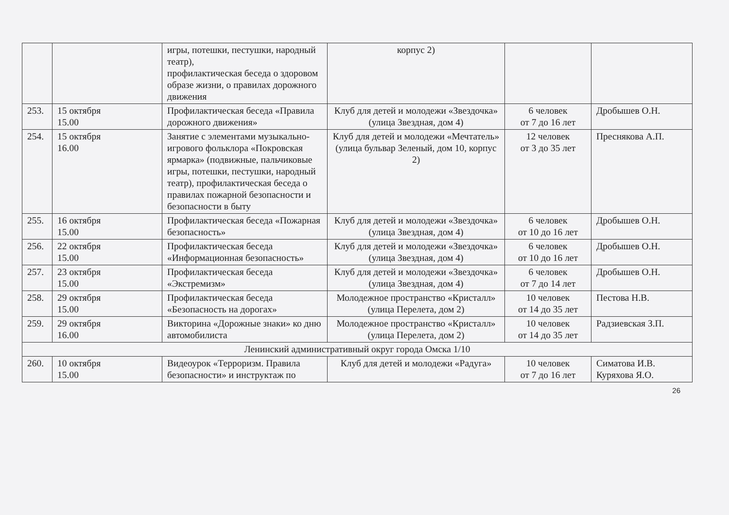| | | игры, потешки, пестушки, народный театр), профилактическая беседа о здоровом образе жизни, о правилах дорожного движения | корпус 2) | | |
| 253. | 15 октября 15.00 | Профилактическая беседа «Правила дорожного движения» | Клуб для детей и молодежи «Звездочка» (улица Звездная, дом 4) | 6 человек от 7 до 16 лет | Дробышев О.Н. |
| 254. | 15 октября 16.00 | Занятие с элементами музыкально-игрового фольклора «Покровская ярмарка» (подвижные, пальчиковые игры, потешки, пестушки, народный театр), профилактическая беседа о правилах пожарной безопасности и безопасности в быту | Клуб для детей и молодежи «Мечтатель» (улица бульвар Зеленый, дом 10, корпус 2) | 12 человек от 3 до 35 лет | Преснякова А.П. |
| 255. | 16 октября 15.00 | Профилактическая беседа «Пожарная безопасность» | Клуб для детей и молодежи «Звездочка» (улица Звездная, дом 4) | 6 человек от 10 до 16 лет | Дробышев О.Н. |
| 256. | 22 октября 15.00 | Профилактическая беседа «Информационная безопасность» | Клуб для детей и молодежи «Звездочка» (улица Звездная, дом 4) | 6 человек от 10 до 16 лет | Дробышев О.Н. |
| 257. | 23 октября 15.00 | Профилактическая беседа «Экстремизм» | Клуб для детей и молодежи «Звездочка» (улица Звездная, дом 4) | 6 человек от 7 до 14 лет | Дробышев О.Н. |
| 258. | 29 октября 15.00 | Профилактическая беседа «Безопасность на дорогах» | Молодежное пространство «Кристалл» (улица Перелета, дом 2) | 10 человек от 14 до 35 лет | Пестова Н.В. |
| 259. | 29 октября 16.00 | Викторина «Дорожные знаки» ко дню автомобилиста | Молодежное пространство «Кристалл» (улица Перелета, дом 2) | 10 человек от 14 до 35 лет | Радзиевская З.П. |
| Ленинский административный округ города Омска 1/10 | | | | | |
| 260. | 10 октября 15.00 | Видеоурок «Терроризм. Правила безопасности» и инструктаж по | Клуб для детей и молодежи «Радуга» | 10 человек от 7 до 16 лет | Симатова И.В. Куряхова Я.О. |
26